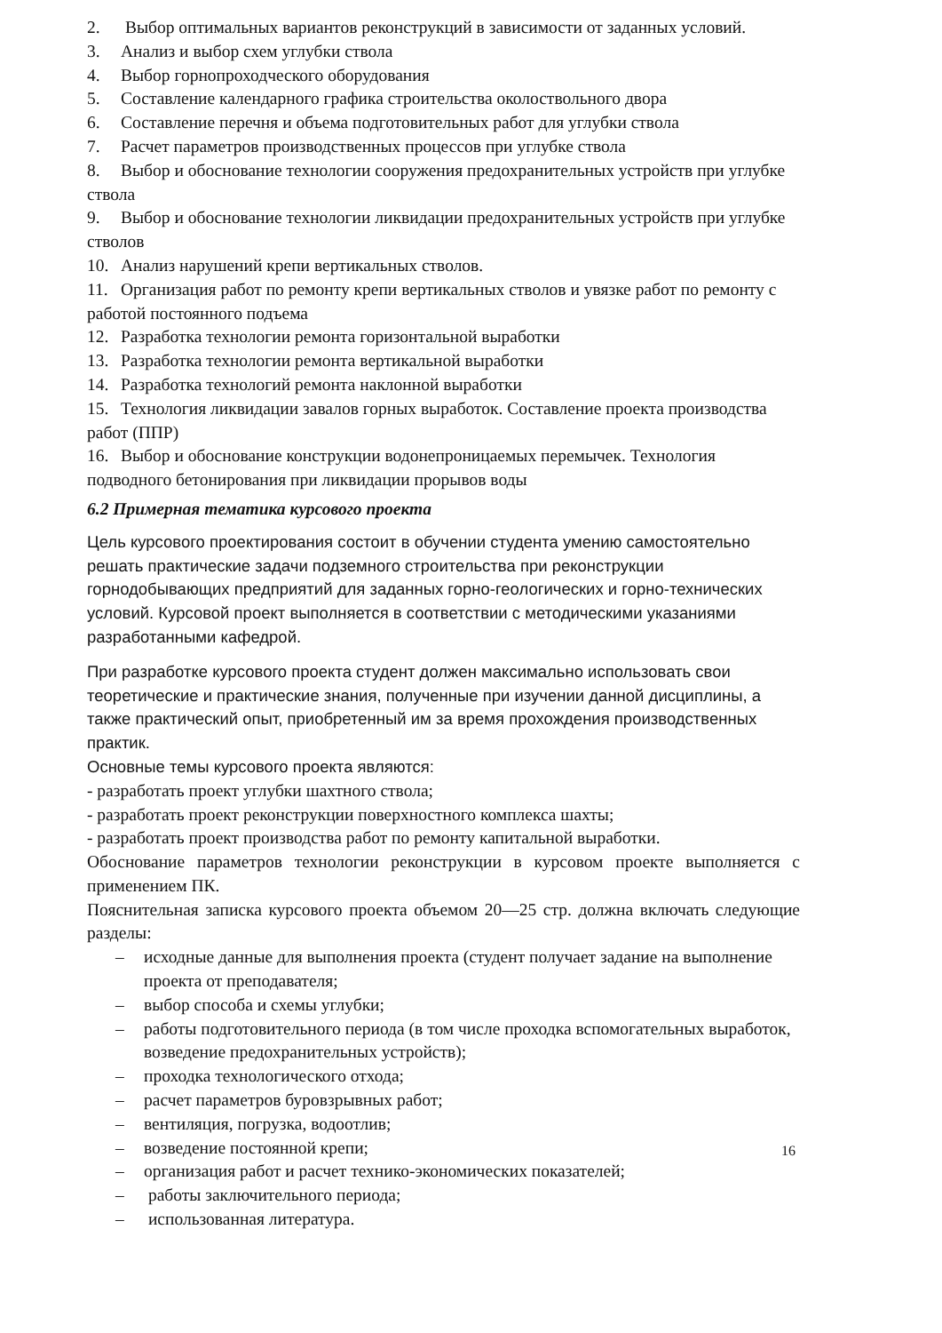2. Выбор оптимальных вариантов реконструкций в зависимости от заданных условий.
3. Анализ и выбор схем углубки ствола
4. Выбор горнопроходческого оборудования
5. Составление календарного графика строительства околоствольного двора
6. Составление перечня и объема подготовительных работ для углубки ствола
7. Расчет параметров производственных процессов при углубке ствола
8. Выбор и обоснование технологии сооружения предохранительных устройств при углубке ствола
9. Выбор и обоснование технологии ликвидации предохранительных устройств при углубке стволов
10. Анализ нарушений крепи вертикальных стволов.
11. Организация работ по ремонту крепи вертикальных стволов и увязке работ по ремонту с работой постоянного подъема
12. Разработка технологии ремонта горизонтальной выработки
13. Разработка технологии ремонта вертикальной выработки
14. Разработка технологий ремонта наклонной выработки
15. Технология ликвидации завалов горных выработок. Составление проекта производства работ (ППР)
16. Выбор и обоснование конструкции водонепроницаемых перемычек. Технология подводного бетонирования при ликвидации прорывов воды
6.2 Примерная тематика курсового проекта
Цель курсового проектирования состоит в обучении студента умению самостоятельно решать практические задачи подземного строительства при реконструкции горнодобывающих предприятий для заданных горно-геологических и горно-технических условий. Курсовой проект выполняется в соответствии с методическими указаниями разработанными кафедрой.
При разработке курсового проекта студент должен максимально использовать свои теоретические и практические знания, полученные при изучении данной дисциплины, а также практический опыт, приобретенный им за время прохождения производственных практик.
Основные темы курсового проекта являются:
- разработать проект углубки шахтного ствола;
- разработать проект реконструкции поверхностного комплекса шахты;
- разработать проект производства работ по ремонту капитальной выработки.
Обоснование параметров технологии реконструкции в курсовом проекте выполняется с применением ПК.
Пояснительная записка курсового проекта объемом 20—25 стр. должна включать следующие разделы:
– исходные данные для выполнения проекта (студент получает задание на выполнение проекта от преподавателя;
– выбор способа и схемы углубки;
– работы подготовительного периода (в том числе проходка вспомогательных выработок, возведение предохранительных устройств);
– проходка технологического отхода;
– расчет параметров буровзрывных работ;
– вентиляция, погрузка, водоотлив;
– возведение постоянной крепи;
– организация работ и расчет технико-экономических показателей;
– работы заключительного периода;
– использованная литература.
16